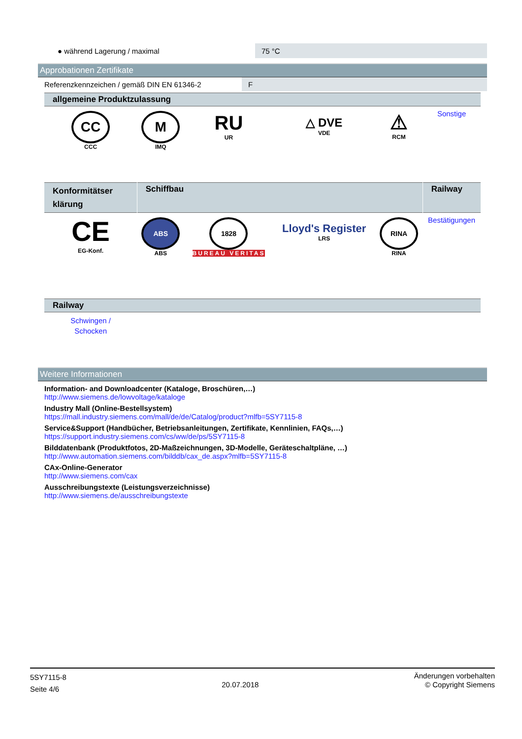| ● während Lagerung / maximal | 75 °C |
Approbationen Zertifikate
| Referenzkennzeichen / gemäß DIN EN 61346-2 | F |
| allgemeine Produktzulassung | | | | | |
| CC CCC | M IMQ | RU UR | △ DVE VDE | ⚠ RCM | Sonstige |
| Konformitätser klärung | Schiffbau | | | | Railway |
| CE EG-Konf. | ABS ABS | 1828 BUREAU VERITAS | Lloyd's Register LRS | RINA RINA | Bestätigungen |
| Railway | | | | | |
| Schwingen / Schocken | | | | | |
Weitere Informationen
Information- and Downloadcenter (Kataloge, Broschüren,…)
http://www.siemens.de/lowvoltage/kataloge
Industry Mall (Online-Bestellsystem)
https://mall.industry.siemens.com/mall/de/de/Catalog/product?mlfb=5SY7115-8
Service&Support (Handbücher, Betriebsanleitungen, Zertifikate, Kennlinien, FAQs,…)
https://support.industry.siemens.com/cs/ww/de/ps/5SY7115-8
Bilddatenbank (Produktfotos, 2D-Maßzeichnungen, 3D-Modelle, Geräteschaltpläne, …)
http://www.automation.siemens.com/bilddb/cax_de.aspx?mlfb=5SY7115-8
CAx-Online-Generator
http://www.siemens.com/cax
Ausschreibungstexte (Leistungsverzeichnisse)
http://www.siemens.de/ausschreibungstexte
5SY7115-8
Seite 4/6
20.07.2018
Änderungen vorbehalten
© Copyright Siemens